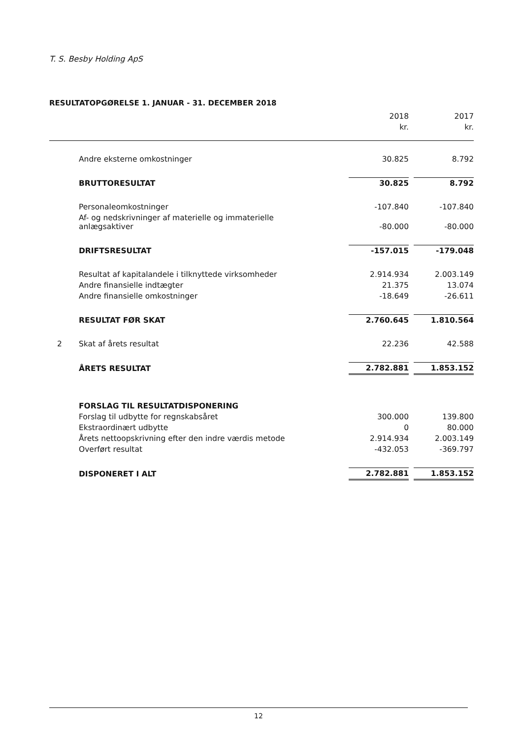T. S. Besby Holding ApS
RESULTATOPGØRELSE 1. JANUAR - 31. DECEMBER 2018
| | | 2018 | | 2017 |
| | | kr. | | kr. |
| | Andre eksterne omkostninger | 30.825 | | 8.792 |
| | BRUTTORESULTAT | 30.825 | | 8.792 |
| | Personaleomkostninger | -107.840 | | -107.840 |
| | Af- og nedskrivninger af materielle og immaterielle anlægsaktiver | -80.000 | | -80.000 |
| | DRIFTSRESULTAT | -157.015 | | -179.048 |
| | Resultat af kapitalandele i tilknyttede virksomheder | 2.914.934 | | 2.003.149 |
| | Andre finansielle indtægter | 21.375 | | 13.074 |
| | Andre finansielle omkostninger | -18.649 | | -26.611 |
| | RESULTAT FØR SKAT | 2.760.645 | | 1.810.564 |
| 2 | Skat af årets resultat | 22.236 | | 42.588 |
| | ÅRETS RESULTAT | 2.782.881 | | 1.853.152 |
| | FORSLAG TIL RESULTATDISPONERING | | | |
| | Forslag til udbytte for regnskabsåret | 300.000 | | 139.800 |
| | Ekstraordinært udbytte | 0 | | 80.000 |
| | Årets nettoopskrivning efter den indre værdis metode | 2.914.934 | | 2.003.149 |
| | Overført resultat | -432.053 | | -369.797 |
| | DISPONERET I ALT | 2.782.881 | | 1.853.152 |
12